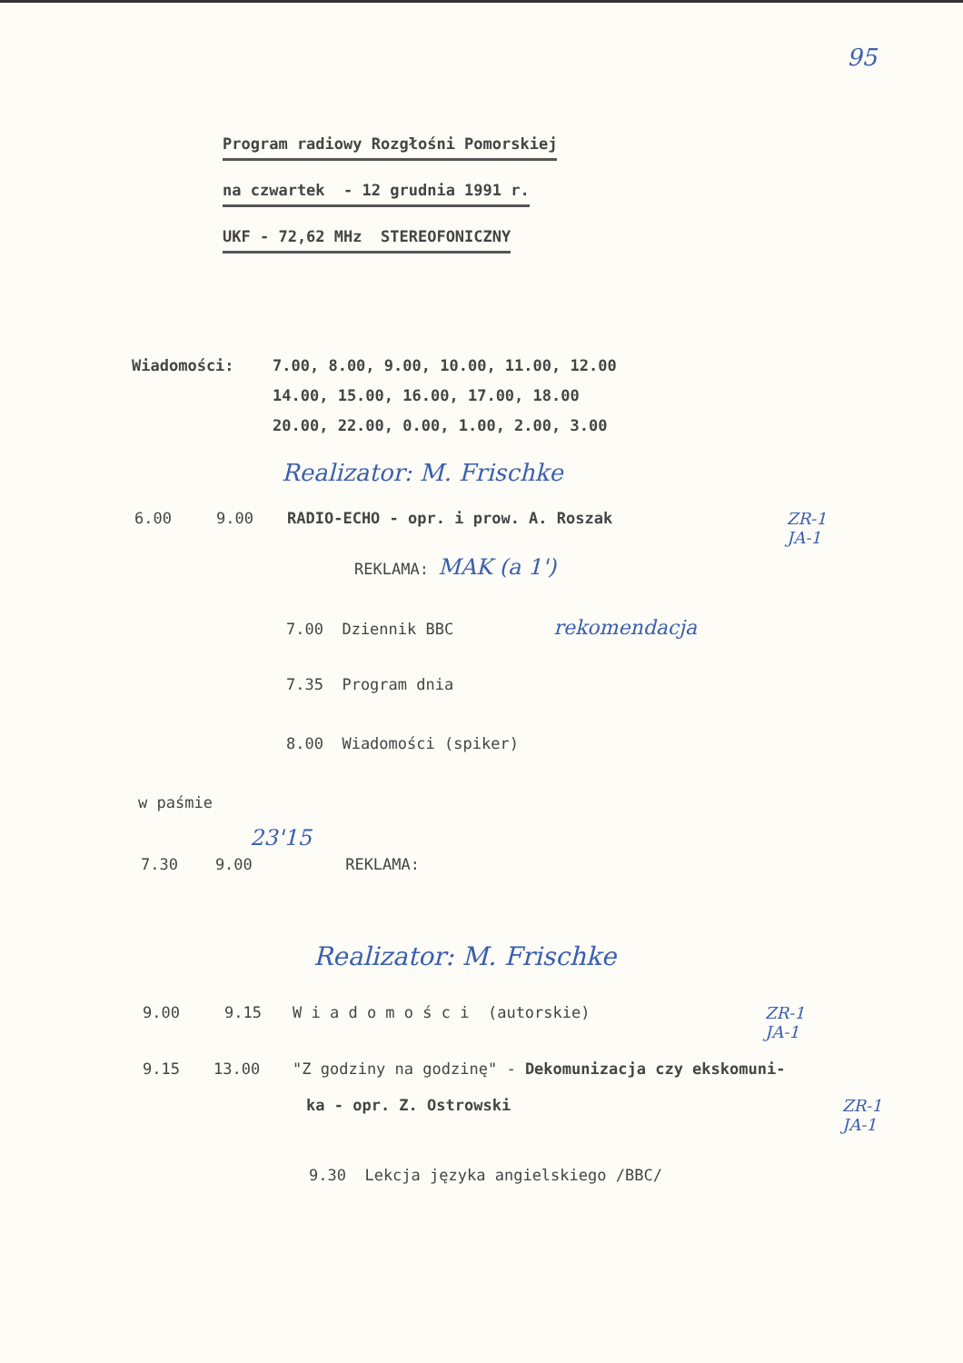95
Program radiowy Rozgłośni Pomorskiej
na czwartek - 12 grudnia 1991 r.
UKF - 72,62 MHz STEREOFONICZNY
Wiadomości: 7.00, 8.00, 9.00, 10.00, 11.00, 12.00
14.00, 15.00, 16.00, 17.00, 18.00
20.00, 22.00, 0.00, 1.00, 2.00, 3.00
Realizator: M. Frischke
6.00 9.00 RADIO-ECHO - opr. i prow. A. Roszak ZR-1
JA-1
REKLAMA: MAK (a 1')
7.00 Dziennik BBC rekomendacja
7.35 Program dnia
8.00 Wiadomości (spiker)
w paśmie
23'15
7.30 9.00 REKLAMA:
Realizator: M. Frischke
9.00 9.15 W i a d o m o ś c i (autorskie) ZR-1
JA-1
9.15 13.00 "Z godziny na godzinę" - Dekomunizacja czy ekskomuni-
ka - opr. Z. Ostrowski ZR-1
JA-1
9.30 Lekcja języka angielskiego /BBC/